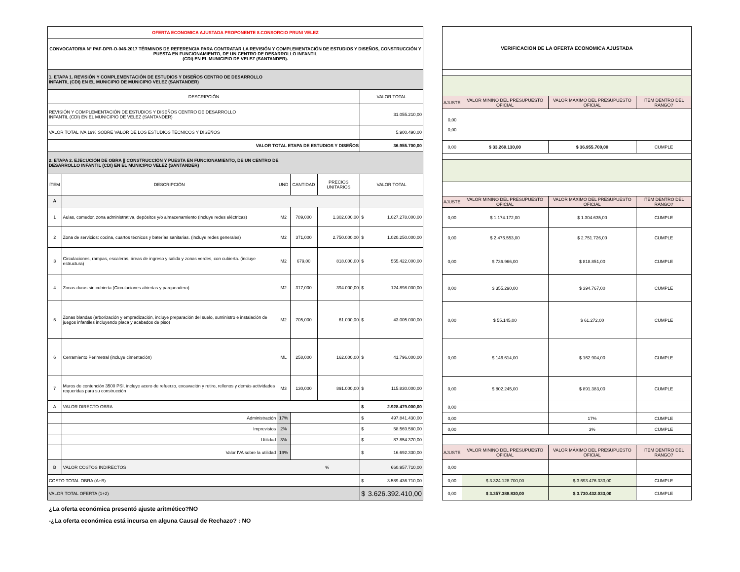| OFERTA ECONOMICA AJUSTADA PROPONENTE 8.CONSORCIO PRUNI VELEZ | | | | | |
| CONVOCATORIA N° PAF-DPR-O-046-2017 TÉRMINOS DE REFERENCIA PARA CONTRATAR LA REVISIÓN Y COMPLEMENTACIÓN DE ESTUDIOS Y DISEÑOS, CONSTRUCCIÓN Y PUESTA EN FUNCIONAMIENTO, DE UN CENTRO DE DESARROLLO INFANTIL (CDI) EN EL MUNICIPIO DE VELEZ (SANTANDER). | | | | | |
| 1. ETAPA 1. REVISIÓN Y COMPLEMENTACIÓN DE ESTUDIOS Y DISEÑOS CENTRO DE DESARROLLO INFANTIL (CDI) EN EL MUNICIPIO DE MUNICIPIO VELEZ (SANTANDER) | | | | | |
| DESCRIPCIÓN | | | | | VALOR TOTAL |
| REVISIÓN Y COMPLEMENTACIÓN DE ESTUDIOS Y DISEÑOS CENTRO DE DESARROLLO INFANTIL (CDI) EN EL MUNICIPIO DE VELEZ (SANTANDER) | | | | | 31.055.210,00 |
| VALOR TOTAL IVA 19% SOBRE VALOR DE LOS ESTUDIOS TÉCNICOS Y DISEÑOS | | | | | 5.900.490,00 |
| VALOR TOTAL ETAPA DE ESTUDIOS Y DISEÑOS | | | | | 36.955.700,00 |
| 2. ETAPA 2. EJECUCIÓN DE OBRA // CONSTRUCCIÓN Y PUESTA EN FUNCIONAMIENTO, DE UN CENTRO DE DESARROLLO INFANTIL (CDI) EN EL MUNICIPIO VELEZ (SANTANDER) | | | | | |
| ÍTEM | DESCRIPCIÓN | UND | CANTIDAD | PRECIOS UNITARIOS | VALOR TOTAL |
| A | | | | | |
| 1 | Aulas, comedor, zona administrativa, depósitos y/o almacenamiento (incluye redes eléctricas) | M2 | 789,000 | 1.302.000,00 | $ 1.027.278.000,00 |
| 2 | Zona de servicios: cocina, cuartos técnicos y baterías sanitarias. (incluye redes generales) | M2 | 371,000 | 2.750.000,00 | $ 1.020.250.000,00 |
| 3 | Circulaciones, rampas, escaleras, áreas de ingreso y salida y zonas verdes, con cubierta. (incluye estructura) | M2 | 679,00 | 818.000,00 | $ 555.422.000,00 |
| 4 | Zonas duras sin cubierta (Circulaciones abiertas y parqueadero) | M2 | 317,000 | 394.000,00 | $ 124.898.000,00 |
| 5 | Zonas blandas (arborización y empradización, incluye preparación del suelo, suministro e instalación de juegos infantiles incluyendo placa y acabados de piso) | M2 | 705,000 | 61.000,00 | $ 43.005.000,00 |
| 6 | Cerramiento Perimetral (incluye cimentación) | ML | 258,000 | 162.000,00 | $ 41.796.000,00 |
| 7 | Muros de contención 3500 PSI, incluye acero de refuerzo, excavación y retiro, rellenos y demás actividades requeridas para su construcción | M3 | 130,000 | 891.000,00 | $ 115.830.000,00 |
| A | VALOR DIRECTO OBRA | | | | $ 2.928.479.000,00 |
| | Administración | 17% | | | $ 497.841.430,00 |
| | Imprevistos | 2% | | | $ 58.569.580,00 |
| | Utilidad | 3% | | | $ 87.854.370,00 |
| | Valor IVA sobre la utilidad | 19% | | | $ 16.692.330,00 |
| B | VALOR COSTOS INDIRECTOS % | | | | 660.957.710,00 |
| COSTO TOTAL OBRA (A+B) | | | | | $ 3.589.436.710,00 |
| VALOR TOTAL OFERTA (1+2) | | | | | $ 3.626.392.410,00 |
| VERIFICACION DE LA OFERTA ECONOMICA AJUSTADA | | | |
| AJUSTE | VALOR MININO DEL PRESUPUESTO OFICIAL | VALOR MÁXIMO DEL PRESUPUESTO OFICIAL | ITEM DENTRO DEL RANGO? |
| 0,00 0,00 | | | |
| 0,00 | $ 33.260.130,00 | $ 36.955.700,00 | CUMPLE |
| AJUSTE | VALOR MININO DEL PRESUPUESTO OFICIAL | VALOR MÁXIMO DEL PRESUPUESTO OFICIAL | ITEM DENTRO DEL RANGO? |
| 0,00 | $ 1.174.172,00 | $ 1.304.635,00 | CUMPLE |
| 0,00 | $ 2.476.553,00 | $ 2.751.726,00 | CUMPLE |
| 0,00 | $ 736.966,00 | $ 818.851,00 | CUMPLE |
| 0,00 | $ 355.290,00 | $ 394.767,00 | CUMPLE |
| 0,00 | $ 55.145,00 | $ 61.272,00 | CUMPLE |
| 0,00 | $ 146.614,00 | $ 162.904,00 | CUMPLE |
| 0,00 | $ 802.245,00 | $ 891.383,00 | CUMPLE |
| 0,00 | | | |
| 0,00 | | 17% | CUMPLE |
| 0,00 | | 3% | CUMPLE |
| AJUSTE | VALOR MININO DEL PRESUPUESTO OFICIAL | VALOR MÁXIMO DEL PRESUPUESTO OFICIAL | ITEM DENTRO DEL RANGO? |
| 0,00 | | | |
| 0,00 | $ 3.324.128.700,00 | $ 3.693.476.333,00 | CUMPLE |
| 0,00 | $ 3.357.388.830,00 | $ 3.730.432.033,00 | CUMPLE |
¿La oferta económica presentó ajuste aritmético?NO
-¿La oferta económica está incursa en alguna Causal de Rechazo? : NO